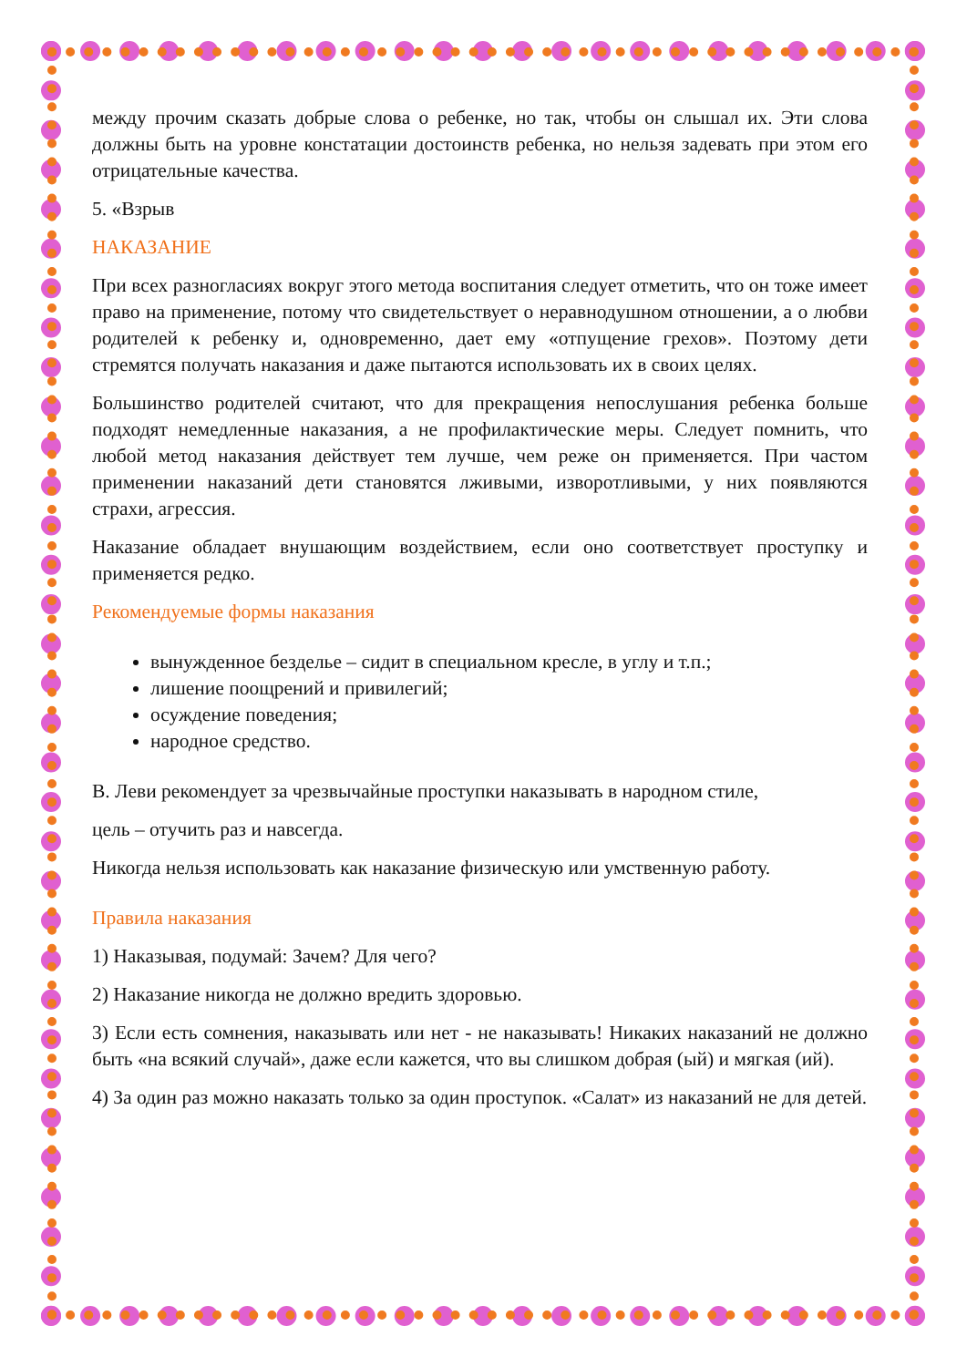между прочим сказать добрые слова о ребенке, но так, чтобы он слышал их. Эти слова должны быть на уровне констатации достоинств ребенка, но нельзя задевать при этом его отрицательные качества.
5. «Взрыв
НАКАЗАНИЕ
При всех разногласиях вокруг этого метода воспитания следует отметить, что он тоже имеет право на применение, потому что свидетельствует о неравнодушном отношении, а о любви родителей к ребенку и, одновременно, дает ему «отпущение грехов». Поэтому дети стремятся получать наказания и даже пытаются использовать их в своих целях.
Большинство родителей считают, что для прекращения непослушания ребенка больше подходят немедленные наказания, а не профилактические меры. Следует помнить, что любой метод наказания действует тем лучше, чем реже он применяется. При частом применении наказаний дети становятся лживыми, изворотливыми, у них появляются страхи, агрессия.
Наказание обладает внушающим воздействием, если оно соответствует проступку и применяется редко.
Рекомендуемые формы наказания
вынужденное безделье – сидит в специальном кресле, в углу и т.п.;
лишение поощрений и привилегий;
осуждение поведения;
народное средство.
В. Леви рекомендует за чрезвычайные проступки наказывать в народном стиле,
цель – отучить раз и навсегда.
Никогда нельзя использовать как наказание физическую или умственную работу.
Правила наказания
1) Наказывая, подумай: Зачем? Для чего?
2) Наказание никогда не должно вредить здоровью.
3) Если есть сомнения, наказывать или нет - не наказывать! Никаких наказаний не должно быть «на всякий случай», даже если кажется, что вы слишком добрая (ый) и мягкая (ий).
4) За один раз можно наказать только за один проступок. «Салат» из наказаний не для детей.